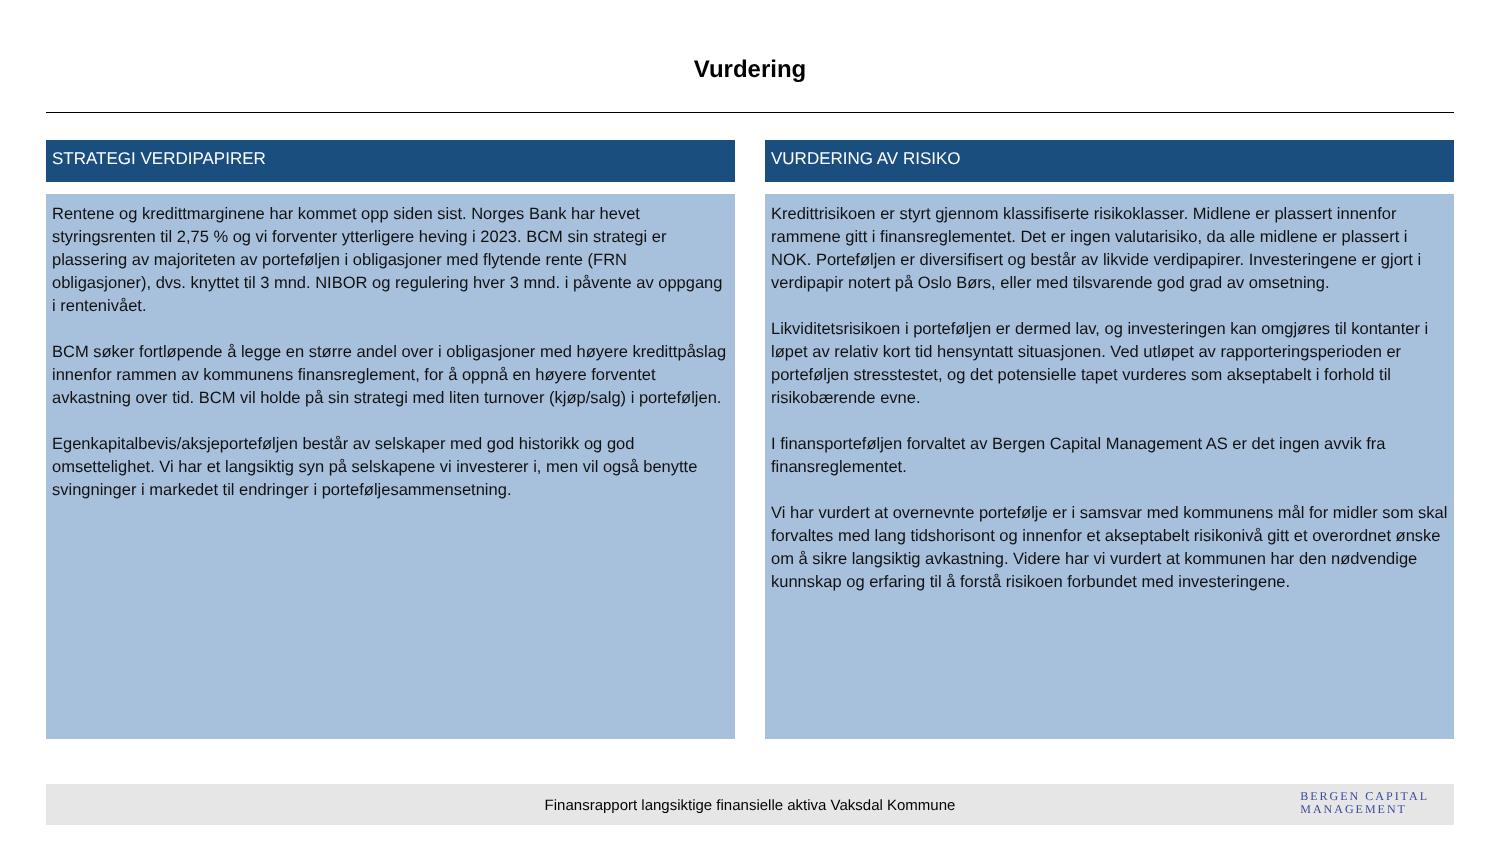Vurdering
STRATEGI VERDIPAPIRER
Rentene og kredittmarginene har kommet opp siden sist. Norges Bank har hevet styringsrenten til 2,75 % og vi forventer ytterligere heving i 2023. BCM sin strategi er plassering av majoriteten av porteføljen i obligasjoner med flytende rente (FRN obligasjoner), dvs. knyttet til 3 mnd. NIBOR og regulering hver 3 mnd. i påvente av oppgang i rentenivået.
BCM søker fortløpende å legge en større andel over i obligasjoner med høyere kredittpåslag innenfor rammen av kommunens finansreglement, for å oppnå en høyere forventet avkastning over tid. BCM vil holde på sin strategi med liten turnover (kjøp/salg) i porteføljen.
Egenkapitalbevis/aksjeporteføljen består av selskaper med god historikk og god omsettelighet. Vi har et langsiktig syn på selskapene vi investerer i, men vil også benytte svingninger i markedet til endringer i porteføljesammensetning.
VURDERING AV RISIKO
Kredittrisikoen er styrt gjennom klassifiserte risikoklasser. Midlene er plassert innenfor rammene gitt i finansreglementet. Det er ingen valutarisiko, da alle midlene er plassert i NOK. Porteføljen er diversifisert og består av likvide verdipapirer. Investeringene er gjort i verdipapir notert på Oslo Børs, eller med tilsvarende god grad av omsetning.
Likviditetsrisikoen i porteføljen er dermed lav, og investeringen kan omgjøres til kontanter i løpet av relativ kort tid hensyntatt situasjonen. Ved utløpet av rapporteringsperioden er porteføljen stresstestet, og det potensielle tapet vurderes som akseptabelt i forhold til risikobærende evne.
I finansporteføljen forvaltet av Bergen Capital Management AS er det ingen avvik fra finansreglementet.
Vi har vurdert at overnevnte portefølje er i samsvar med kommunens mål for midler som skal forvaltes med lang tidshorisont og innenfor et akseptabelt risikonivå gitt et overordnet ønske om å sikre langsiktig avkastning. Videre har vi vurdert at kommunen har den nødvendige kunnskap og erfaring til å forstå risikoen forbundet med investeringene.
Finansrapport langsiktige finansielle aktiva Vaksdal Kommune
BERGEN CAPITAL
MANAGEMENT